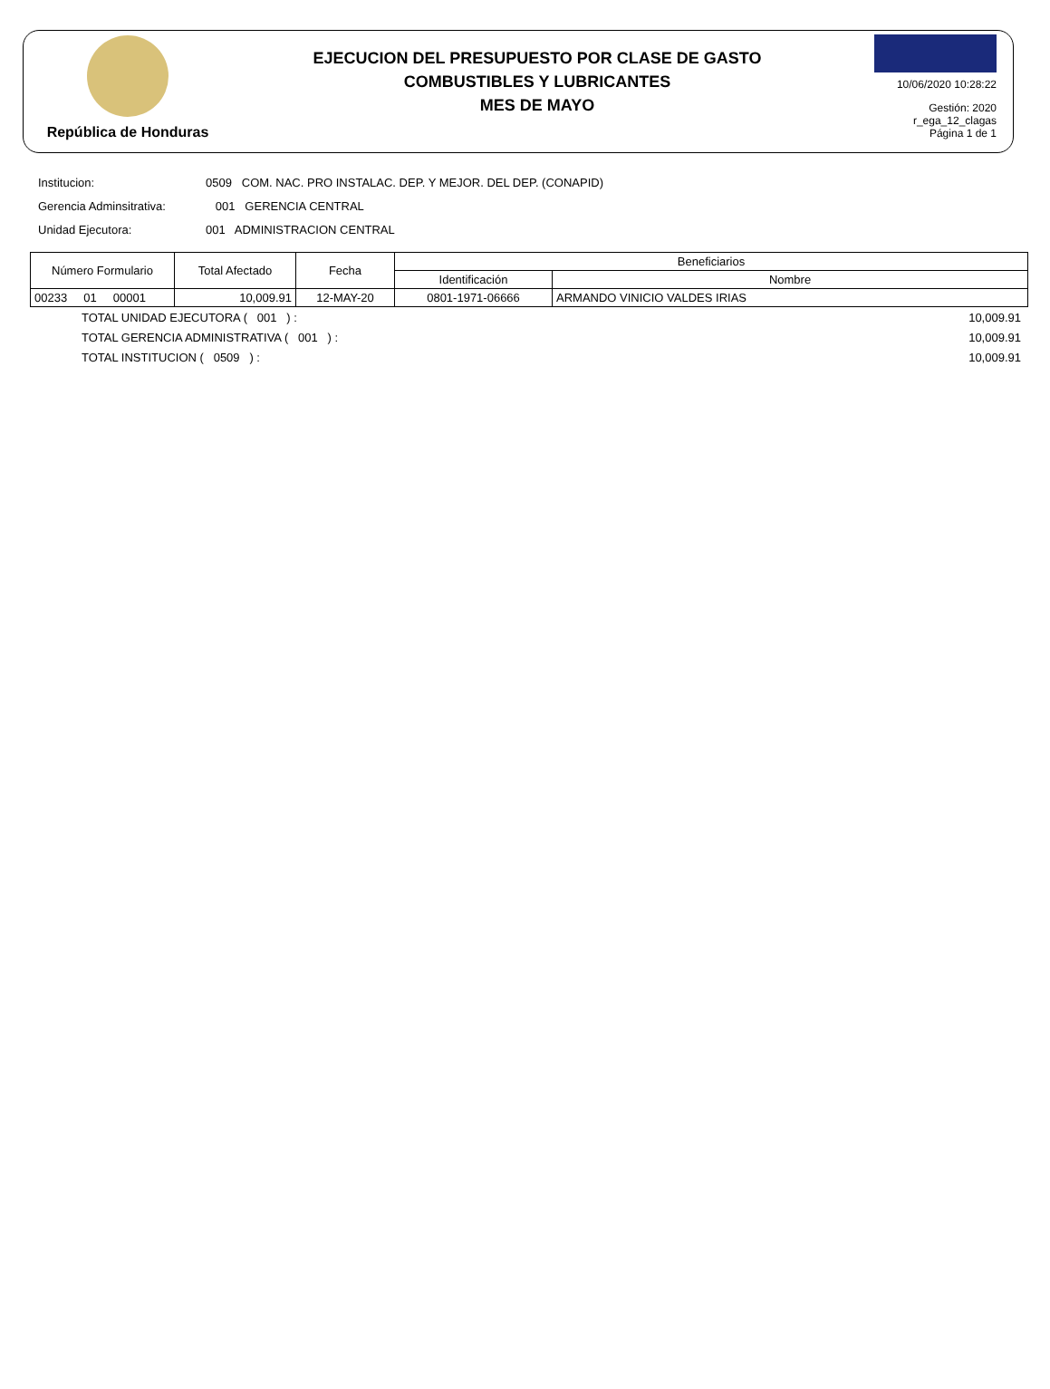República de Honduras
EJECUCION DEL PRESUPUESTO POR CLASE DE GASTO
COMBUSTIBLES Y LUBRICANTES
MES DE MAYO
10/06/2020 10:28:22
Gestión: 2020
r_ega_12_clagas
Página 1 de 1
Institucion: 0509 COM. NAC. PRO INSTALAC. DEP. Y MEJOR. DEL DEP. (CONAPID)
Gerencia Adminsitrativa: 001 GERENCIA CENTRAL
Unidad Ejecutora: 001 ADMINISTRACION CENTRAL
| Número Formulario | Total Afectado | Fecha | Beneficiarios | |
| --- | --- | --- | --- | --- |
| | | | Identificación | Nombre |
| 00233 01 00001 | 10,009.91 | 12-MAY-20 | 0801-1971-06666 | ARMANDO VINICIO VALDES IRIAS |
TOTAL UNIDAD EJECUTORA ( 001 ) : 10,009.91
TOTAL GERENCIA ADMINISTRATIVA ( 001 ) : 10,009.91
TOTAL INSTITUCION ( 0509 ) : 10,009.91